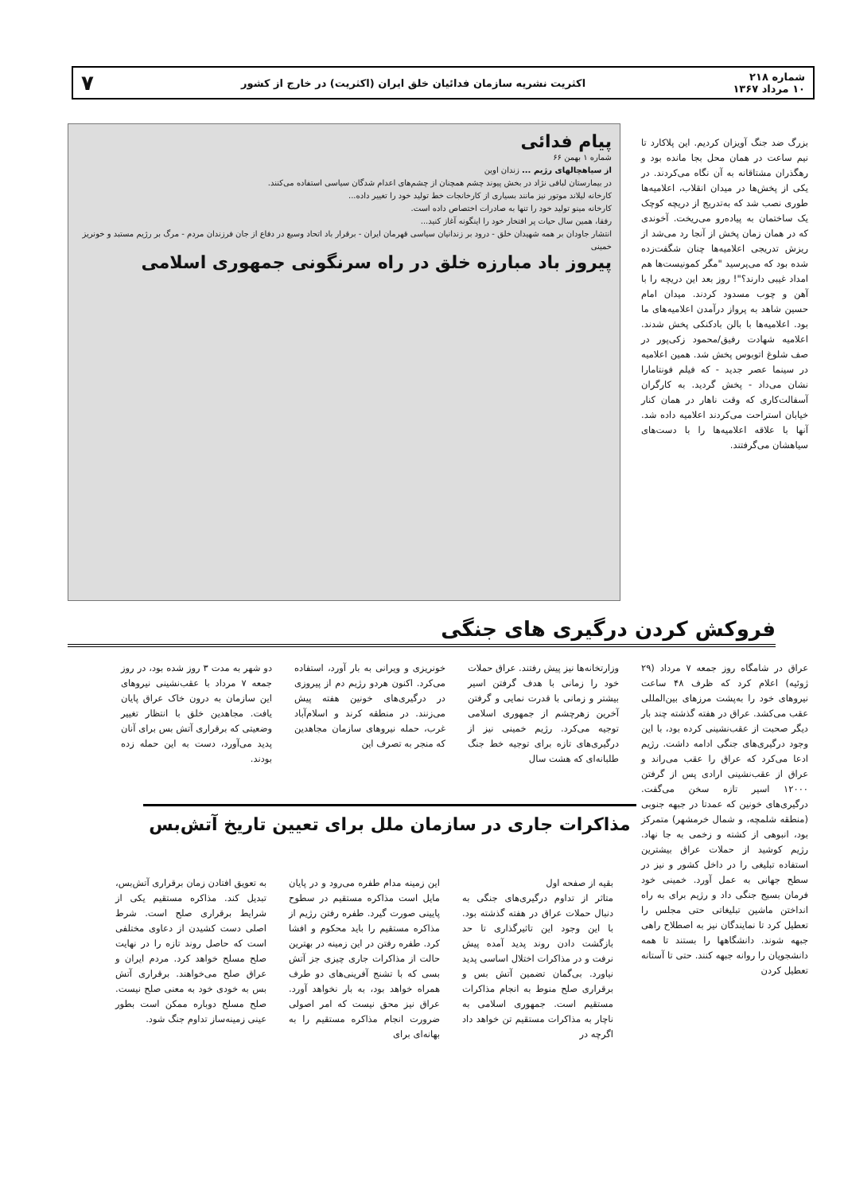شماره ۲۱۸
۱۰ مرداد ۱۳۶۷
اکثریت نشریه سازمان فدائیان خلق ایران (اکثریت) در خارج از کشور
۷
بزرگ ضد جنگ آویزان کردیم. این پلاکارد تا نیم ساعت در همان محل بجا مانده بود و رهگذران مشتاقانه به آن نگاه می‌کردند. در یکی از پخش‌ها در میدان انقلاب، اعلامیه‌ها طوری نصب شد که به‌تدریج از دریچه کوچک یک ساختمان به پیاده‌رو می‌ریخت. آخوندی که در همان زمان پخش از آنجا رد می‌شد از ریزش تدریجی اعلامیه‌ها چنان شگفت‌زده شده بود که می‌پرسید "مگر کمونیست‌ها هم امداد غیبی دارند؟"! روز بعد این دریچه را با آهن و چوب مسدود کردند. میدان امام حسین شاهد به پرواز درآمدن اعلامیه‌های ما بود. اعلامیه‌ها با بالن بادکنکی پخش شدند. اعلامیه شهادت رفیق/محمود زکی‌پور در صف شلوغ اتوبوس پخش شد. همین اعلامیه در سینما عصر جدید - که فیلم فونتامارا نشان می‌داد - پخش گردید. به کارگران آسفالت‌کاری که وقت ناهار در همان کنار خیابان استراحت می‌کردند اعلامیه داده شد. آنها با علاقه اعلامیه‌ها را با دست‌های سیاهشان می‌گرفتند.
پیام فدائی
شماره ۱ بهمن ۶۶
از سیاهچالهای رژیم ... زندان اوین
در بیمارستان لبافی نژاد در بخش پیوند چشم همچنان از چشم‌های اعدام شدگان سیاسی استفاده می‌کنند.
کارخانه لیلاند موتور نیز مانند بسیاری از کارخانجات خط تولید خود را تغییر داده...
کارخانه مینو تولید خود را تنها به صادرات اختصاص داده است.
رفقا، همین سال حیات پر افتخار خود را اینگونه آغاز کنید...
انتشار جاودان بر همه شهیدان خلق - درود بر زندانیان سیاسی قهرمان ایران - برقرار باد اتحاد وسیع در دفاع از جان فرزندان مردم - مرگ بر رژیم مستبد و خونریز خمینی
پیروز باد مبارزه خلق در راه سرنگونی جمهوری اسلامی
فروکش کردن درگیری های جنگی
عراق در شامگاه روز جمعه ۷ مرداد (۲۹ ژوئیه) اعلام کرد که ظرف ۴۸ ساعت نیروهای خود را به‌پشت مرزهای بین‌المللی عقب می‌کشد. عراق در هفته گذشته چند بار دیگر صحبت از عقب‌نشینی کرده بود، با این وجود درگیری‌های جنگی ادامه داشت. رژیم ادعا می‌کرد که عراق را عقب می‌راند و عراق از عقب‌نشینی ارادی پس از گرفتن ۱۲۰۰۰ اسیر تازه سخن می‌گفت. درگیری‌های خونین که عمدتا در جبهه جنوبی (منطقه شلمچه، و شمال خرمشهر) متمرکز بود، انبوهی از کشته و زخمی به جا نهاد. رژیم کوشید از حملات عراق بیشترین استفاده تبلیغی را در داخل کشور و نیز در سطح جهانی به عمل آورد. خمینی خود فرمان بسیج جنگی داد و رژیم برای به راه انداختن ماشین تبلیغاتی حتی مجلس را تعطیل کرد تا نمایندگان نیز به اصطلاح راهی جبهه شوند. دانشگاهها را بستند تا همه دانشجویان را روانه جبهه کنند. حتی تا آستانه تعطیل کردن
وزارتخانه‌ها نیز پیش رفتند. عراق حملات خود را زمانی با هدف گرفتن اسیر بیشتر و زمانی با قدرت نمایی و گرفتن آخرین زهرچشم از جمهوری اسلامی توجیه می‌کرد. رژیم خمینی نیز از درگیری‌های تازه برای توجیه خط جنگ طلبانه‌ای که هشت سال
خونریزی و ویرانی به بار آورد، استفاده می‌کرد. اکنون هردو رژیم دم از پیروزی در درگیری‌های خونین هفته پیش می‌زنند. در منطقه کرند و اسلام‌آباد غرب، حمله نیروهای سازمان مجاهدین که منجر به تصرف این
دو شهر به مدت ۳ روز شده بود، در روز جمعه ۷ مرداد با عقب‌نشینی نیروهای این سازمان به درون خاک عراق پایان یافت. مجاهدین خلق با انتظار تغییر وضعیتی که برقراری آتش بس برای آنان پدید می‌آورد، دست به این حمله زده بودند.
مذاکرات جاری در سازمان ملل برای تعیین تاریخ آتش‌بس
بقیه از صفحه اول
متاثر از تداوم درگیری‌های جنگی به دنبال حملات عراق در هفته گذشته بود. با این وجود این تاثیرگذاری تا حد بازگشت دادن روند پدید آمده پیش نرفت و در مذاکرات اختلال اساسی پدید نیاورد. بی‌گمان تضمین آتش بس و برقراری صلح منوط به انجام مذاکرات مستقیم است. جمهوری اسلامی به ناچار به مذاکرات مستقیم تن خواهد داد اگرچه در
این زمینه مدام طفره می‌رود و در پایان مایل است مذاکره مستقیم در سطوح پایینی صورت گیرد. طفره رفتن رژیم از مذاکره مستقیم را باید محکوم و افشا کرد. طفره رفتن در این زمینه در بهترین حالت از مذاکرات جاری چیزی جز آتش بسی که با تشنج آفرینی‌های دو طرف همراه خواهد بود، به بار نخواهد آورد. عراق نیز محق نیست که امر اصولی ضرورت انجام مذاکره مستقیم را به بهانه‌ای برای
به تعویق افتادن زمان برقراری آتش‌بس، تبدیل کند. مذاکره مستقیم یکی از شرایط برقراری صلح است. شرط اصلی دست کشیدن از دعاوی مختلفی است که حاصل روند تازه را در نهایت صلح مسلح خواهد کرد. مردم ایران و عراق صلح می‌خواهند. برقراری آتش بس به خودی خود به معنی صلح نیست. صلح مسلح دوباره ممکن است بطور عینی زمینه‌ساز تداوم جنگ شود.